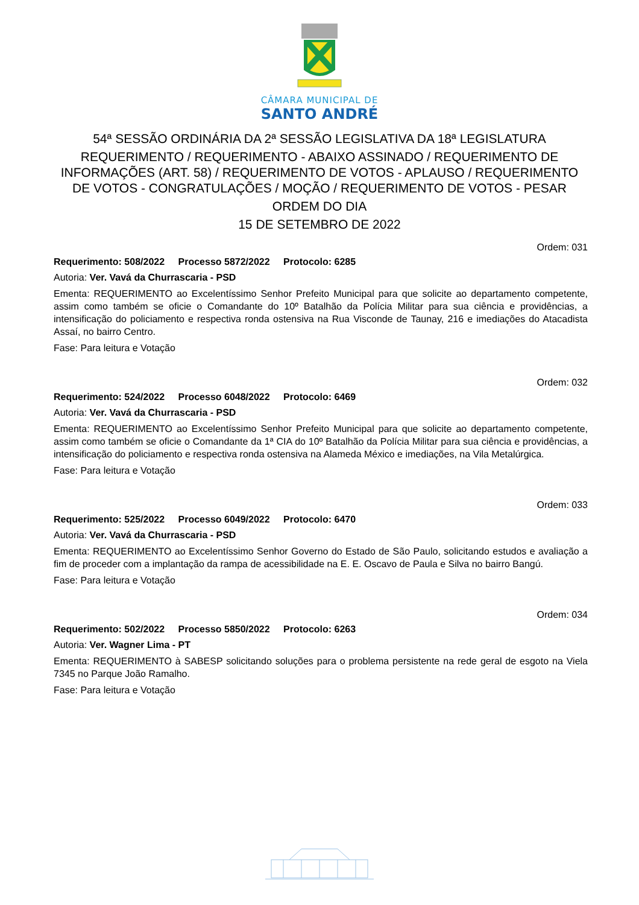CÂMARA MUNICIPAL DE
SANTO ANDRÉ
54ª SESSÃO ORDINÁRIA DA 2ª SESSÃO LEGISLATIVA DA 18ª LEGISLATURA
REQUERIMENTO / REQUERIMENTO - ABAIXO ASSINADO / REQUERIMENTO DE INFORMAÇÕES (ART. 58) / REQUERIMENTO DE VOTOS - APLAUSO / REQUERIMENTO DE VOTOS - CONGRATULAÇÕES / MOÇÃO / REQUERIMENTO DE VOTOS - PESAR
ORDEM DO DIA
15 DE SETEMBRO DE 2022
Ordem: 031
Requerimento: 508/2022 Processo 5872/2022 Protocolo: 6285
Autoria: Ver. Vavá da Churrascaria - PSD
Ementa: REQUERIMENTO ao Excelentíssimo Senhor Prefeito Municipal para que solicite ao departamento competente, assim como também se oficie o Comandante do 10º Batalhão da Polícia Militar para sua ciência e providências, a intensificação do policiamento e respectiva ronda ostensiva na Rua Visconde de Taunay, 216 e imediações do Atacadista Assaí, no bairro Centro.
Fase: Para leitura e Votação
Ordem: 032
Requerimento: 524/2022 Processo 6048/2022 Protocolo: 6469
Autoria: Ver. Vavá da Churrascaria - PSD
Ementa: REQUERIMENTO ao Excelentíssimo Senhor Prefeito Municipal para que solicite ao departamento competente, assim como também se oficie o Comandante da 1ª CIA do 10º Batalhão da Polícia Militar para sua ciência e providências, a intensificação do policiamento e respectiva ronda ostensiva na Alameda México e imediações, na Vila Metalúrgica.
Fase: Para leitura e Votação
Ordem: 033
Requerimento: 525/2022 Processo 6049/2022 Protocolo: 6470
Autoria: Ver. Vavá da Churrascaria - PSD
Ementa: REQUERIMENTO ao Excelentíssimo Senhor Governo do Estado de São Paulo, solicitando estudos e avaliação a fim de proceder com a implantação da rampa de acessibilidade na E. E. Oscavo de Paula e Silva no bairro Bangú.
Fase: Para leitura e Votação
Ordem: 034
Requerimento: 502/2022 Processo 5850/2022 Protocolo: 6263
Autoria: Ver. Wagner Lima - PT
Ementa: REQUERIMENTO à SABESP solicitando soluções para o problema persistente na rede geral de esgoto na Viela 7345 no Parque João Ramalho.
Fase: Para leitura e Votação